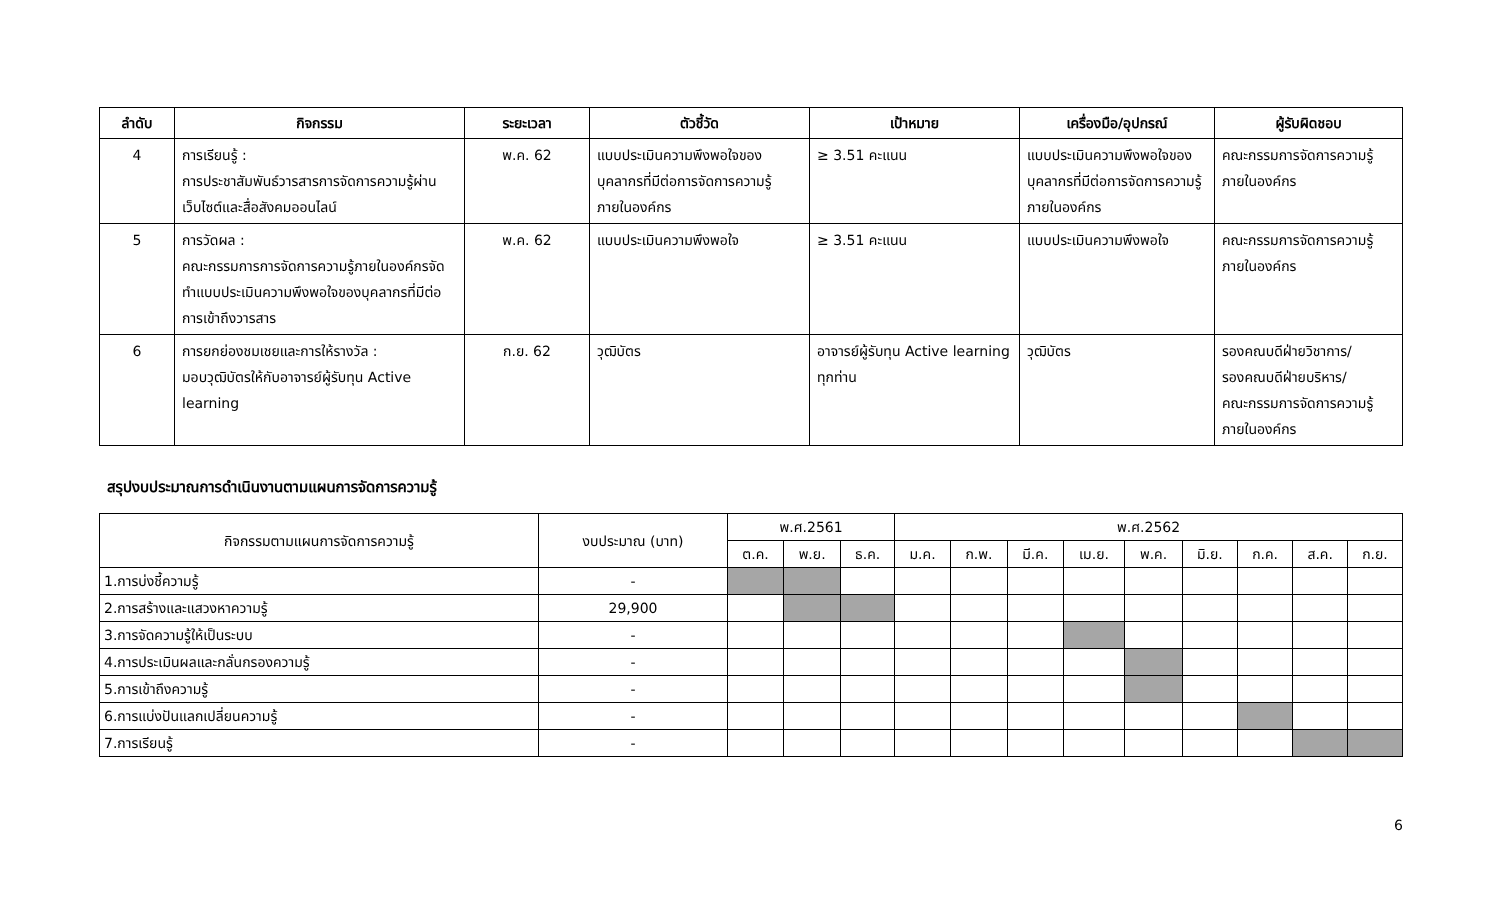| ลำดับ | กิจกรรม | ระยะเวลา | ตัวชี้วัด | เป้าหมาย | เครื่องมือ/อุปกรณ์ | ผู้รับผิดชอบ |
| --- | --- | --- | --- | --- | --- | --- |
| 4 | การเรียนรู้ : การประชาสัมพันธ์วารสารการจัดการความรู้ผ่านเว็บไซต์และสื่อสังคมออนไลน์ | พ.ค. 62 | แบบประเมินความพึงพอใจของบุคลากรที่มีต่อการจัดการความรู้ภายในองค์กร | ≥ 3.51 คะแนน | แบบประเมินความพึงพอใจของบุคลากรที่มีต่อการจัดการความรู้ภายในองค์กร | คณะกรรมการจัดการความรู้ภายในองค์กร |
| 5 | การวัดผล : คณะกรรมการการจัดการความรู้ภายในองค์กรจัดทำแบบประเมินความพึงพอใจของบุคลากรที่มีต่อการเข้าถึงวารสาร | พ.ค. 62 | แบบประเมินความพึงพอใจ | ≥ 3.51 คะแนน | แบบประเมินความพึงพอใจ | คณะกรรมการจัดการความรู้ภายในองค์กร |
| 6 | การยกย่องชมเชยและการให้รางวัล : มอบวุฒิบัตรให้กับอาจารย์ผู้รับทุน Active learning | ก.ย. 62 | วุฒิบัตร | อาจารย์ผู้รับทุน Active learning ทุกท่าน | วุฒิบัตร | รองคณบดีฝ่ายวิชาการ/ รองคณบดีฝ่ายบริหาร/ คณะกรรมการจัดการความรู้ภายในองค์กร |
สรุปงบประมาณการดำเนินงานตามแผนการจัดการความรู้
| กิจกรรมตามแผนการจัดการความรู้ | งบประมาณ (บาท) | พ.ศ.2561 | | | พ.ศ.2562 | | | | | | | | |
| --- | --- | --- | --- | --- | --- | --- | --- | --- | --- | --- | --- | --- | --- |
| | | ต.ค. | พ.ย. | ธ.ค. | ม.ค. | ก.พ. | มี.ค. | เม.ย. | พ.ค. | มิ.ย. | ก.ค. | ส.ค. | ก.ย. |
| 1.การบ่งชี้ความรู้ | - | | | | | | | | | | | | |
| 2.การสร้างและแสวงหาความรู้ | 29,900 | | | | | | | | | | | | |
| 3.การจัดความรู้ให้เป็นระบบ | - | | | | | | | | | | | | |
| 4.การประเมินผลและกลั่นกรองความรู้ | - | | | | | | | | | | | | |
| 5.การเข้าถึงความรู้ | - | | | | | | | | | | | | |
| 6.การแบ่งปันแลกเปลี่ยนความรู้ | - | | | | | | | | | | | | |
| 7.การเรียนรู้ | - | | | | | | | | | | | | |
6